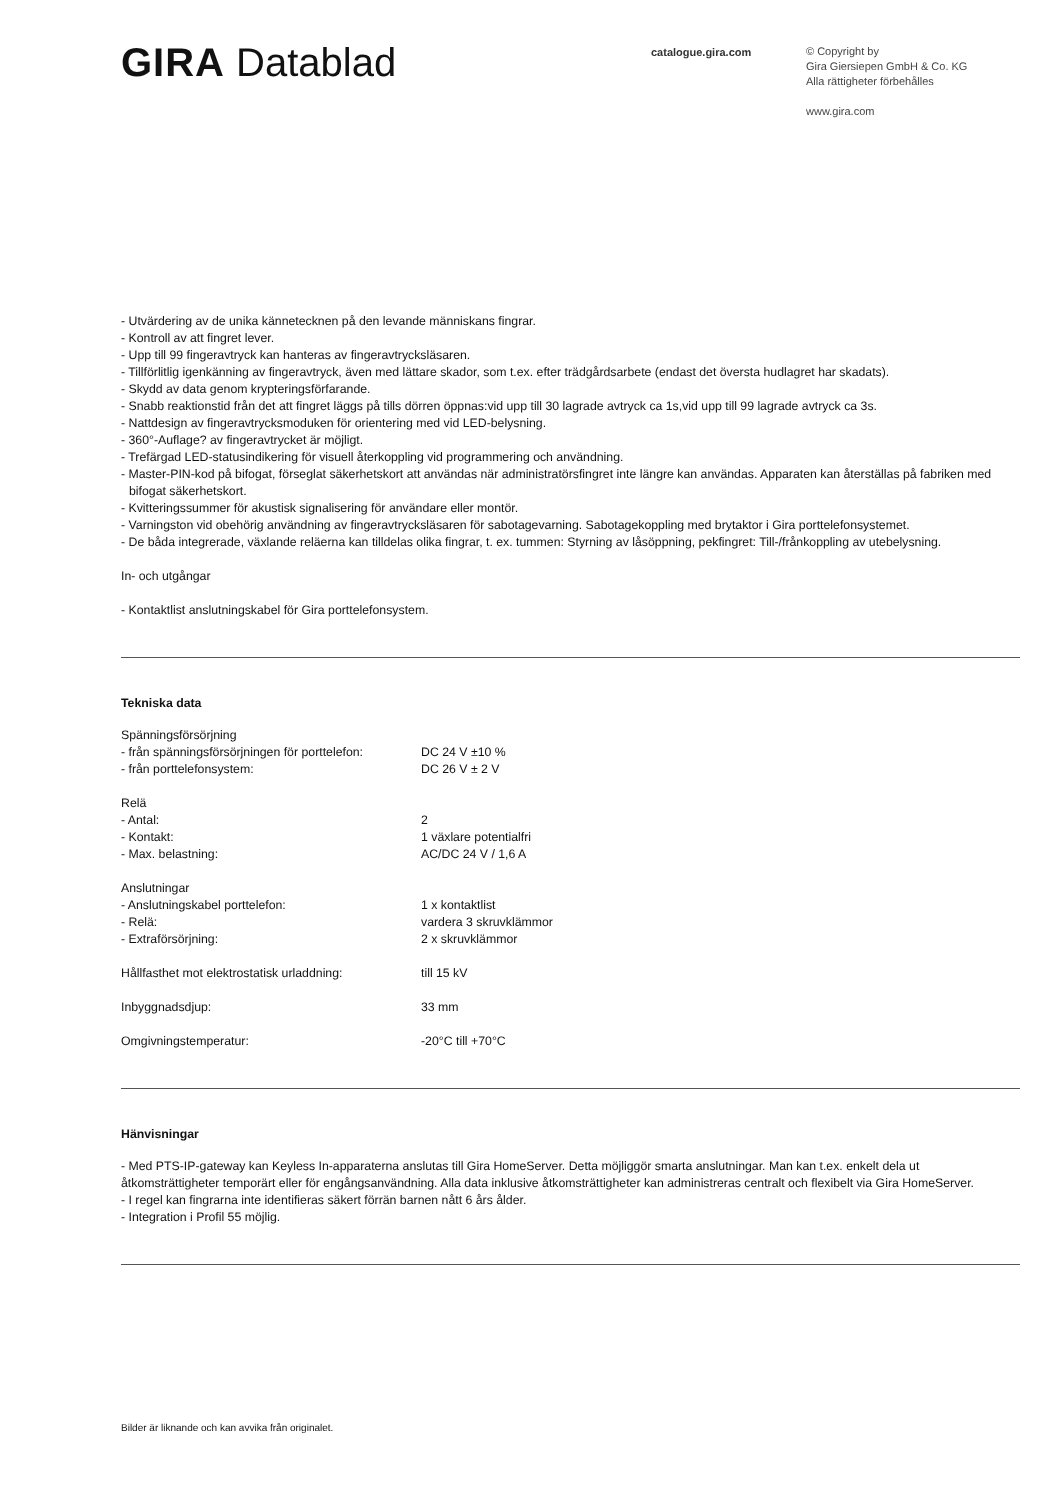GIRA Datablad
catalogue.gira.com
© Copyright by
Gira Giersiepen GmbH & Co. KG
Alla rättigheter förbehålles
www.gira.com
- Utvärdering av de unika kännetecknen på den levande människans fingrar.
- Kontroll av att fingret lever.
- Upp till 99 fingeravtryck kan hanteras av fingeravtrycksläsaren.
- Tillförlitlig igenkänning av fingeravtryck, även med lättare skador, som t.ex. efter trädgårdsarbete (endast det översta hudlagret har skadats).
- Skydd av data genom krypteringsförfarande.
- Snabb reaktionstid från det att fingret läggs på tills dörren öppnas:vid upp till 30 lagrade avtryck ca 1s,vid upp till 99 lagrade avtryck ca 3s.
- Nattdesign av fingeravtrycksmoduken för orientering med vid LED-belysning.
- 360°-Auflage? av fingeravtrycket är möjligt.
- Trefärgad LED-statusindikering för visuell återkoppling vid programmering och användning.
- Master-PIN-kod på bifogat, förseglat säkerhetskort att användas när administratörsfingret inte längre kan användas. Apparaten kan återställas på fabriken med bifogat säkerhetskort.
- Kvitteringssummer för akustisk signalisering för användare eller montör.
- Varningston vid obehörig användning av fingeravtrycksläsaren för sabotagevarning. Sabotagekoppling med brytaktor i Gira porttelefonsystemet.
- De båda integrerade, växlande reläerna kan tilldelas olika fingrar, t. ex. tummen: Styrning av låsöppning, pekfingret: Till-/frånkoppling av utebelysning.
In- och utgångar
- Kontaktlist anslutningskabel för Gira porttelefonsystem.
Tekniska data
| Spänningsförsörjning | |
| - från spänningsförsörjningen för porttelefon: | DC 24 V ±10 % |
| - från porttelefonsystem: | DC 26 V ± 2 V |
| Relä | |
| - Antal: | 2 |
| - Kontakt: | 1 växlare potentialfri |
| - Max. belastning: | AC/DC 24 V / 1,6 A |
| Anslutningar | |
| - Anslutningskabel porttelefon: | 1 x kontaktlist |
| - Relä: | vardera 3 skruvklämmor |
| - Extraförsörjning: | 2 x skruvklämmor |
| Hållfasthet mot elektrostatisk urladdning: | till 15 kV |
| Inbyggnadsdjup: | 33 mm |
| Omgivningstemperatur: | -20°C till +70°C |
Hänvisningar
- Med PTS-IP-gateway kan Keyless In-apparaterna anslutas till Gira HomeServer. Detta möjliggör smarta anslutningar. Man kan t.ex. enkelt dela ut åtkomsträttigheter temporärt eller för engångsanvändning. Alla data inklusive åtkomsträttigheter kan administreras centralt och flexibelt via Gira HomeServer.
- I regel kan fingrarna inte identifieras säkert förrän barnen nått 6 års ålder.
- Integration i Profil 55 möjlig.
Bilder är liknande och kan avvika från originalet.